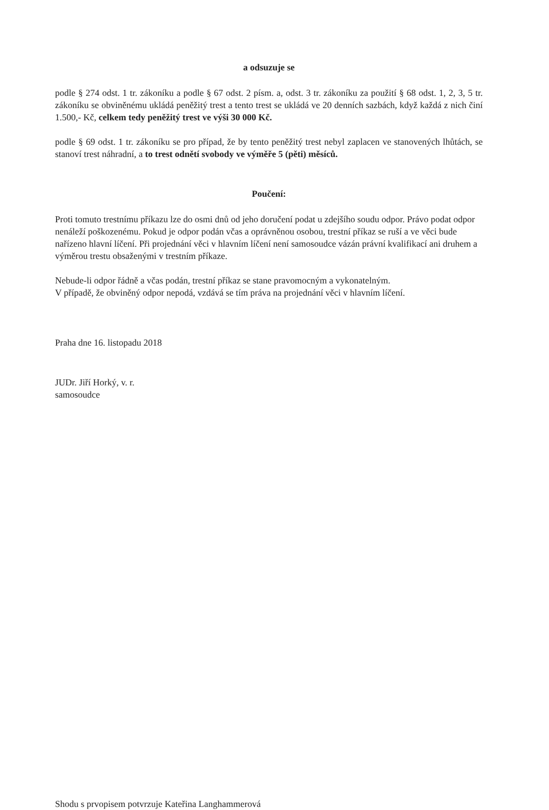a odsuzuje se
podle § 274 odst. 1 tr. zákoníku a podle § 67 odst. 2 písm. a, odst. 3 tr. zákoníku za použití § 68 odst. 1, 2, 3, 5 tr. zákoníku se obviněnému ukládá peněžitý trest a tento trest se ukládá ve 20 denních sazbách, když každá z nich činí 1.500,- Kč, celkem tedy peněžitý trest ve výši 30 000 Kč.
podle § 69 odst. 1 tr. zákoníku se pro případ, že by tento peněžitý trest nebyl zaplacen ve stanovených lhůtách, se stanoví trest náhradní, a to trest odnětí svobody ve výměře 5 (pěti) měsíců.
Poučení:
Proti tomuto trestnímu příkazu lze do osmi dnů od jeho doručení podat u zdejšího soudu odpor. Právo podat odpor nenáleží poškozenému. Pokud je odpor podán včas a oprávněnou osobou, trestní příkaz se ruší a ve věci bude nařízeno hlavní líčení. Při projednání věci v hlavním líčení není samosoudce vázán právní kvalifikací ani druhem a výměrou trestu obsaženými v trestním příkaze.
Nebude-li odpor řádně a včas podán, trestní příkaz se stane pravomocným a vykonatelným.
V případě, že obviněný odpor nepodá, vzdává se tím práva na projednání věci v hlavním líčení.
Praha dne 16. listopadu 2018
JUDr. Jiří Horký, v. r.
samosoudce
Shodu s prvopisem potvrzuje Kateřina Langhammerová